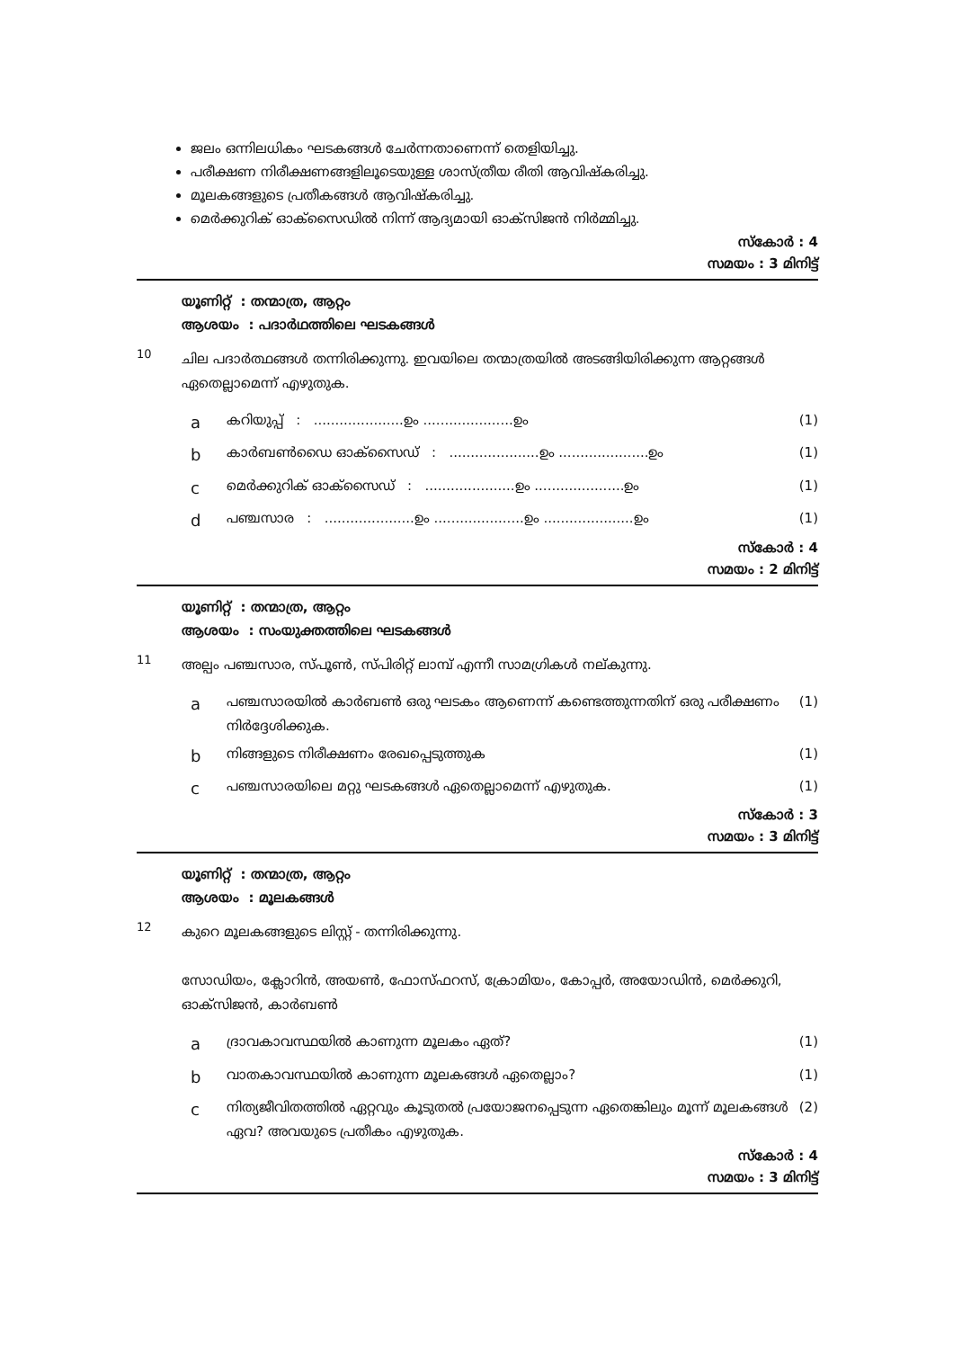ജലം ഒന്നിലധികം ഘടകങ്ങൾ ചേർന്നതാണെന്ന് തെളിയിച്ചു.
പരീക്ഷണ നിരീക്ഷണങ്ങളിലൂടെയുള്ള ശാസ്ത്രീയ രീതി ആവിഷ്കരിച്ചു.
മൂലകങ്ങളുടെ പ്രതീകങ്ങൾ ആവിഷ്കരിച്ചു.
മെർക്കുറിക് ഓക്സൈഡിൽ നിന്ന് ആദ്യമായി ഓക്സിജൻ നിർമ്മിച്ചു.
സ്കോർ : 4
സമയം : 3 മിനിട്ട്
യൂണിറ്റ് : തന്മാത്ര, ആറ്റം
ആശയം : പദാർഥത്തിലെ ഘടകങ്ങൾ
10
ചില പദാർത്ഥങ്ങൾ തന്നിരിക്കുന്നു. ഇവയിലെ തന്മാത്രയിൽ അടങ്ങിയിരിക്കുന്ന ആറ്റങ്ങൾ ഏതെല്ലാമെന്ന് എഴുതുക.
aകറിയുപ്പ് : .....................ഉം .....................ഉം (1)
bകാർബൺഡൈ ഓക്സൈഡ് : .....................ഉം .....................ഉം (1)
cമെർക്കുറിക് ഓക്സൈഡ് : .....................ഉം .....................ഉം (1)
dപഞ്ചസാര : .....................ഉം .....................ഉം .....................ഉം (1)
സ്കോർ : 4
സമയം : 2 മിനിട്ട്
യൂണിറ്റ് : തന്മാത്ര, ആറ്റം
ആശയം : സംയുക്തത്തിലെ ഘടകങ്ങൾ
11
അല്പം പഞ്ചസാര, സ്പൂൺ, സ്പിരിറ്റ് ലാമ്പ് എന്നീ സാമഗ്രികൾ നല്കുന്നു.
aപഞ്ചസാരയിൽ കാർബൺ ഒരു ഘടകം ആണെന്ന് കണ്ടെത്തുന്നതിന് ഒരു പരീക്ഷണം നിർദ്ദേശിക്കുക. (1)
bനിങ്ങളുടെ നിരീക്ഷണം രേഖപ്പെടുത്തുക (1)
cപഞ്ചസാരയിലെ മറ്റു ഘടകങ്ങൾ ഏതെല്ലാമെന്ന് എഴുതുക. (1)
സ്കോർ : 3
സമയം : 3 മിനിട്ട്
യൂണിറ്റ് : തന്മാത്ര, ആറ്റം
ആശയം : മൂലകങ്ങൾ
12
കുറെ മൂലകങ്ങളുടെ ലിസ്റ്റ് - തന്നിരിക്കുന്നു.
സോഡിയം, ക്ലോറിൻ, അയൺ, ഫോസ്ഫറസ്, ക്രോമിയം, കോപ്പർ, അയോഡിൻ, മെർക്കുറി, ഓക്സിജൻ, കാർബൺ
aദ്രാവകാവസ്ഥയിൽ കാണുന്ന മൂലകം ഏത്? (1)
bവാതകാവസ്ഥയിൽ കാണുന്ന മൂലകങ്ങൾ ഏതെല്ലാം? (1)
cനിത്യജീവിതത്തിൽ ഏറ്റവും കൂടുതൽ പ്രയോജനപ്പെടുന്ന ഏതെങ്കിലും മൂന്ന് മൂലകങ്ങൾ ഏവ? അവയുടെ പ്രതീകം എഴുതുക. (2)
സ്കോർ : 4
സമയം : 3 മിനിട്ട്